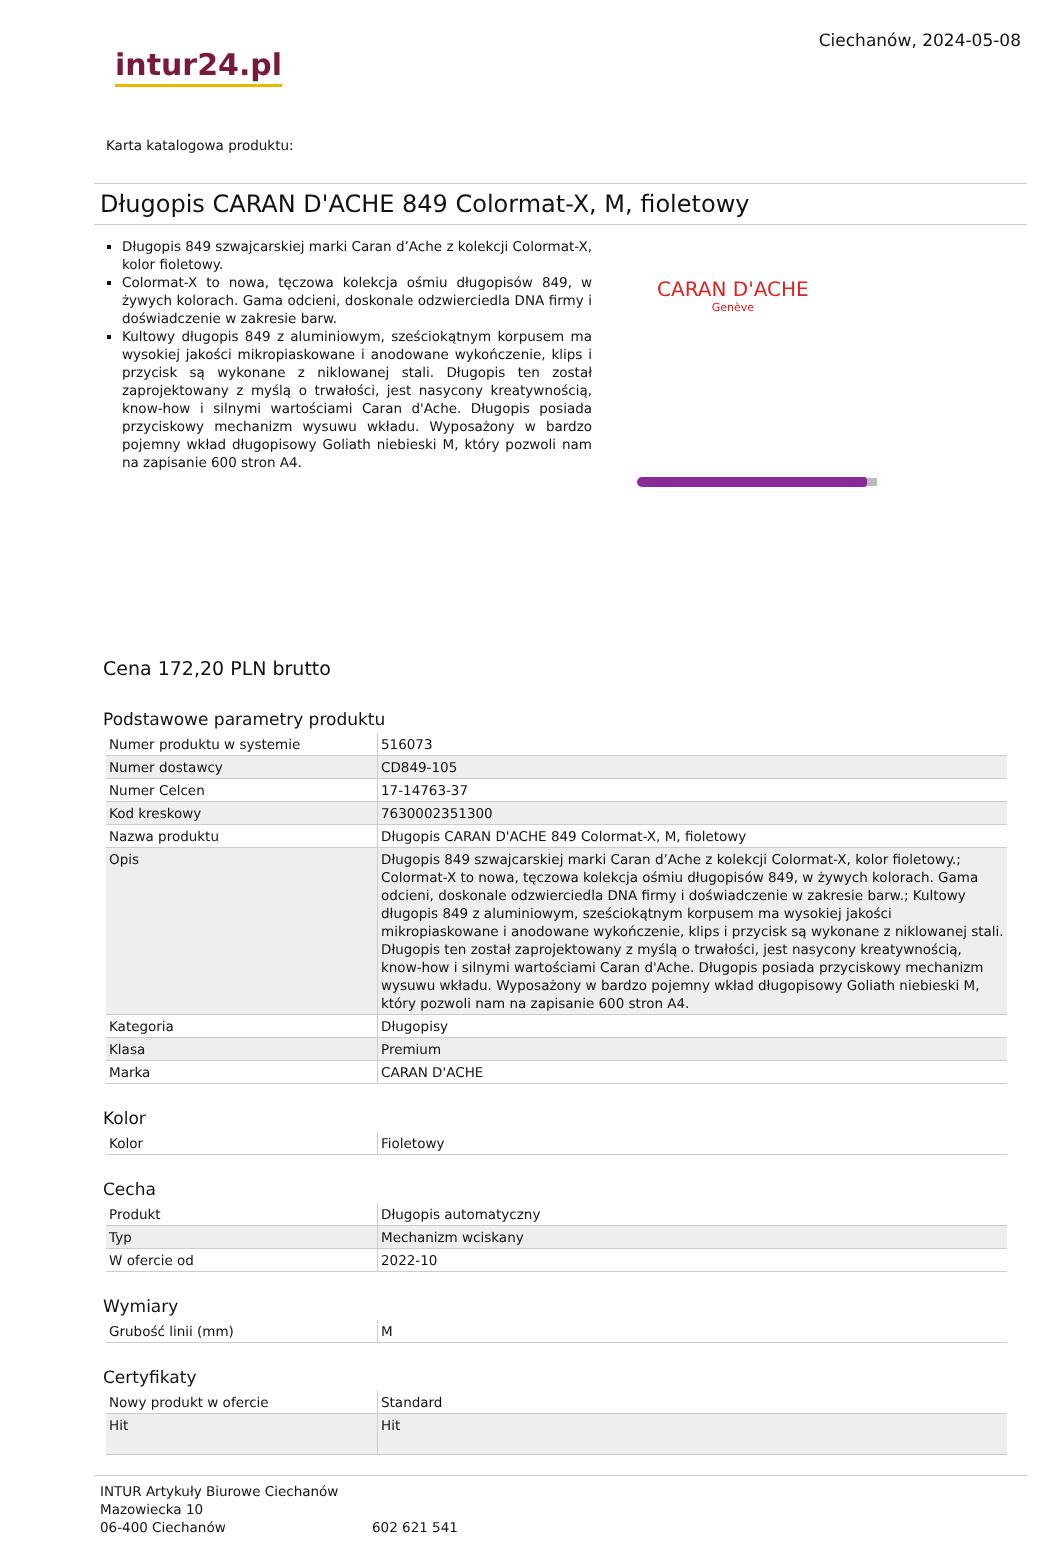intur24.pl
Ciechanów, 2024-05-08
Karta katalogowa produktu:
Długopis CARAN D'ACHE 849 Colormat-X, M, fioletowy
Długopis 849 szwajcarskiej marki Caran d’Ache z kolekcji Colormat-X, kolor fioletowy.
Colormat-X to nowa, tęczowa kolekcja ośmiu długopisów 849, w żywych kolorach. Gama odcieni, doskonale odzwierciedla DNA firmy i doświadczenie w zakresie barw.
Kultowy długopis 849 z aluminiowym, sześciokątnym korpusem ma wysokiej jakości mikropiaskowane i anodowane wykończenie, klips i przycisk są wykonane z niklowanej stali. Długopis ten został zaprojektowany z myślą o trwałości, jest nasycony kreatywnością, know-how i silnymi wartościami Caran d'Ache. Długopis posiada przyciskowy mechanizm wysuwu wkładu. Wyposażony w bardzo pojemny wkład długopisowy Goliath niebieski M, który pozwoli nam na zapisanie 600 stron A4.
CARAN D'ACHE
Genève
Cena 172,20 PLN brutto
Podstawowe parametry produktu
| Numer produktu w systemie | 516073 |
| Numer dostawcy | CD849-105 |
| Numer Celcen | 17-14763-37 |
| Kod kreskowy | 7630002351300 |
| Nazwa produktu | Długopis CARAN D'ACHE 849 Colormat-X, M, fioletowy |
| Opis | Długopis 849 szwajcarskiej marki Caran d’Ache z kolekcji Colormat-X, kolor fioletowy.; Colormat-X to nowa, tęczowa kolekcja ośmiu długopisów 849, w żywych kolorach. Gama odcieni, doskonale odzwierciedla DNA firmy i doświadczenie w zakresie barw.; Kultowy długopis 849 z aluminiowym, sześciokątnym korpusem ma wysokiej jakości mikropiaskowane i anodowane wykończenie, klips i przycisk są wykonane z niklowanej stali. Długopis ten został zaprojektowany z myślą o trwałości, jest nasycony kreatywnością, know-how i silnymi wartościami Caran d'Ache. Długopis posiada przyciskowy mechanizm wysuwu wkładu. Wyposażony w bardzo pojemny wkład długopisowy Goliath niebieski M, który pozwoli nam na zapisanie 600 stron A4. |
| Kategoria | Długopisy |
| Klasa | Premium |
| Marka | CARAN D'ACHE |
Kolor
| Kolor | Fioletowy |
Cecha
| Produkt | Długopis automatyczny |
| Typ | Mechanizm wciskany |
| W ofercie od | 2022-10 |
Wymiary
| Grubość linii (mm) | M |
Certyfikaty
| Nowy produkt w ofercie | Standard |
| Hit | Hit |
INTUR Artykuły Biurowe Ciechanów
Mazowiecka 10
06-400 Ciechanów
602 621 541